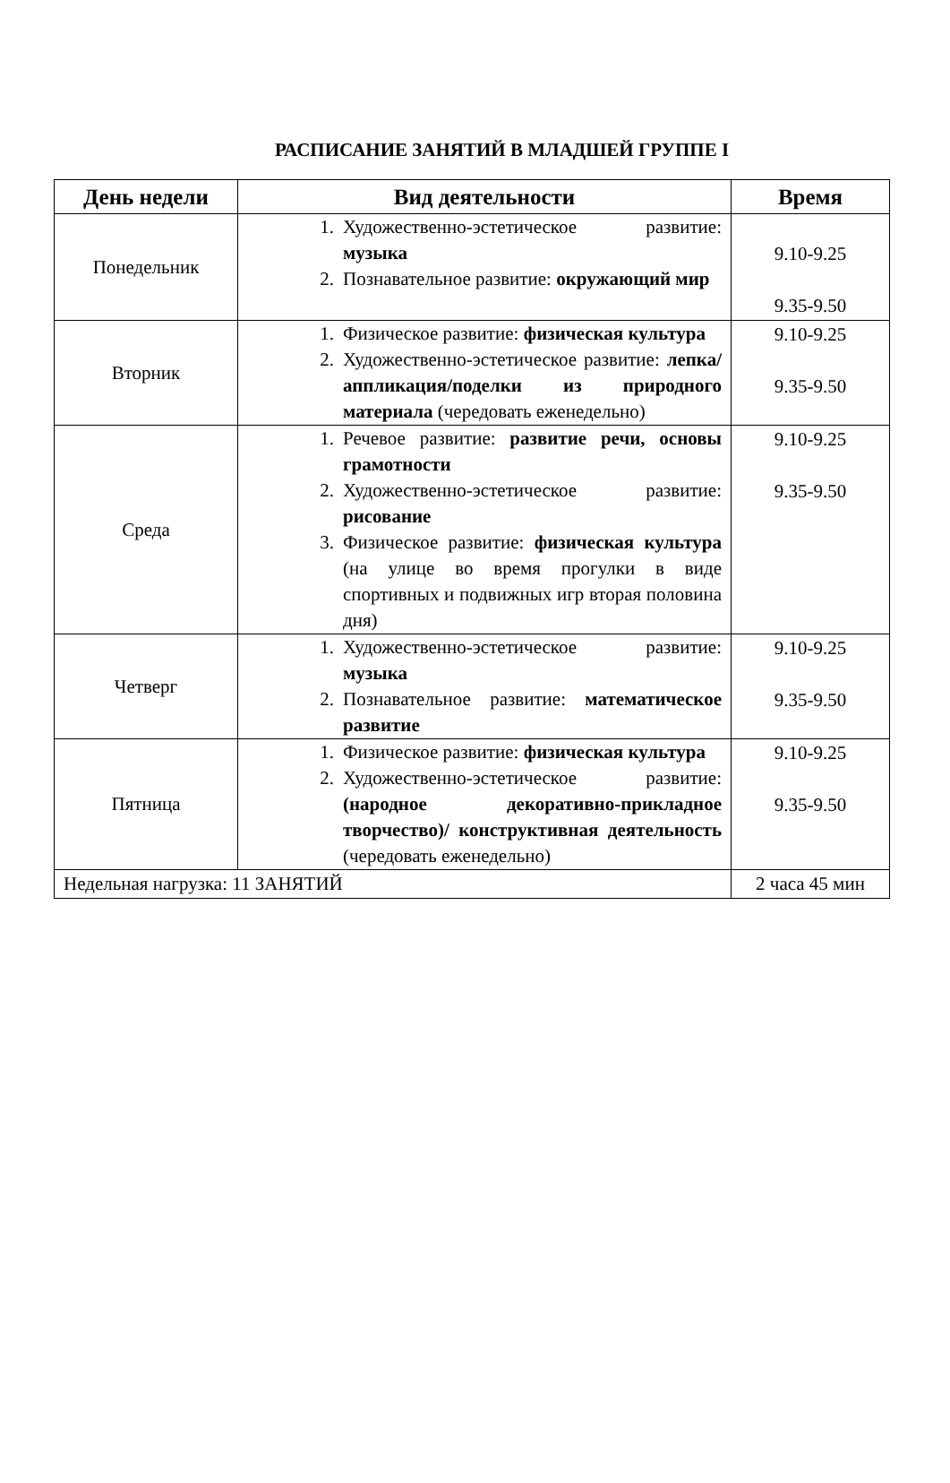РАСПИСАНИЕ ЗАНЯТИЙ В МЛАДШЕЙ ГРУППЕ I
| День недели | Вид деятельности | Время |
| --- | --- | --- |
| Понедельник | 1. Художественно-эстетическое развитие: музыка 2. Познавательное развитие: окружающий мир | 9.10-9.25 9.35-9.50 |
| Вторник | 1. Физическое развитие: физическая культура 2. Художественно-эстетическое развитие: лепка/аппликация/поделки из природного материала (чередовать еженедельно) | 9.10-9.25 9.35-9.50 |
| Среда | 1. Речевое развитие: развитие речи, основы грамотности 2. Художественно-эстетическое развитие: рисование 3. Физическое развитие: физическая культура (на улице во время прогулки в виде спортивных и подвижных игр вторая половина дня) | 9.10-9.25 9.35-9.50 |
| Четверг | 1. Художественно-эстетическое развитие: музыка 2. Познавательное развитие: математическое развитие | 9.10-9.25 9.35-9.50 |
| Пятница | 1. Физическое развитие: физическая культура 2. Художественно-эстетическое развитие: (народное декоративно-прикладное творчество)/ конструктивная деятельность (чередовать еженедельно) | 9.10-9.25 9.35-9.50 |
| Недельная нагрузка: 11 ЗАНЯТИЙ | | 2 часа 45 мин |